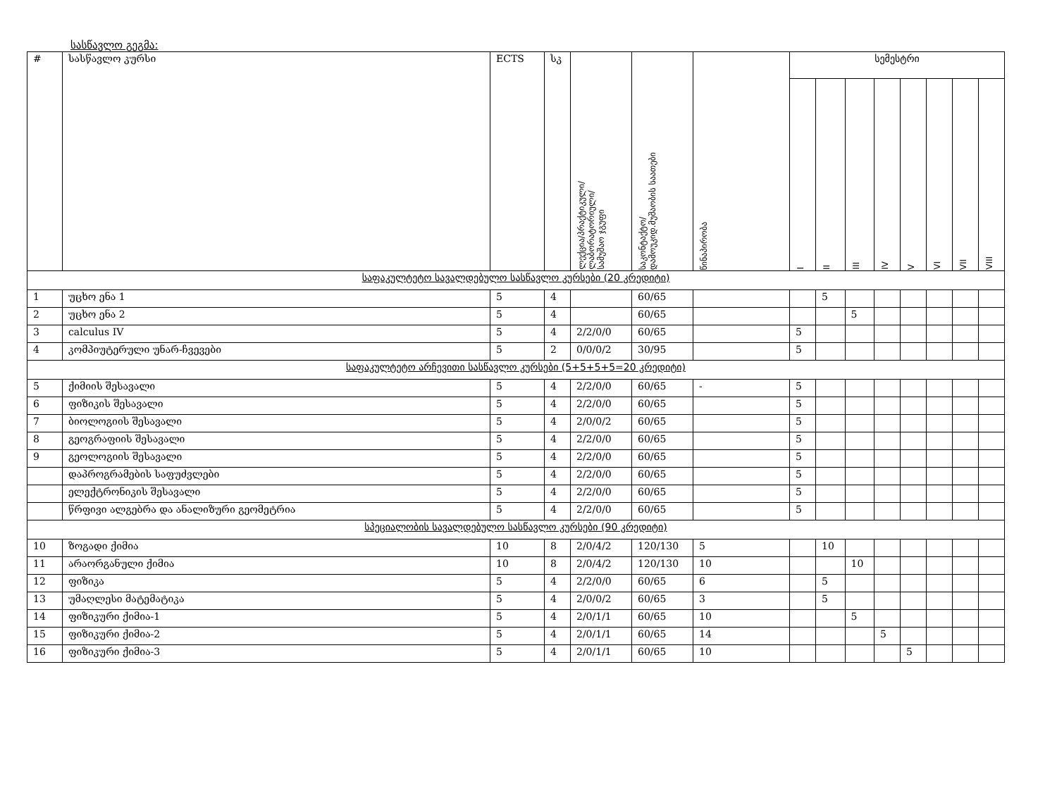სასწავლო გეგმა:
| # | სასწავლო კურსი | ECTS | სკ | ლექცია/პრაქტიკული/ ლაბორატორიული/ სამუშაო ჯგუფი | საკონტაქტო/ დამოუკიდ.მუშაობის საათები | წინაპირობა | სემესტრი | | | | | | | |
| --- | --- | --- | --- | --- | --- | --- | --- | --- | --- | --- | --- | --- | --- | --- |
| | | | | | | | I | II | III | IV | V | VI | VII | VIII |
| საფაკულტეტო სავალდებულო სასწავლო კურსები (20 კრედიტი) | | | | | | | | | | | | | | |
| 1 | უცხო ენა 1 | 5 | 4 | | 60/65 | | | 5 | | | | | | |
| 2 | უცხო ენა 2 | 5 | 4 | | 60/65 | | | | 5 | | | | | |
| 3 | calculus IV | 5 | 4 | 2/2/0/0 | 60/65 | | 5 | | | | | | | |
| 4 | კომპიუტერული უნარ-ჩვევები | 5 | 2 | 0/0/0/2 | 30/95 | | 5 | | | | | | | |
| საფაკულტეტო არჩევითი სასწავლო კურსები (5+5+5+5=20 კრედიტი) | | | | | | | | | | | | | | |
| 5 | ქიმიის შესავალი | 5 | 4 | 2/2/0/0 | 60/65 | - | 5 | | | | | | | |
| 6 | ფიზიკის შესავალი | 5 | 4 | 2/2/0/0 | 60/65 | | 5 | | | | | | | |
| 7 | ბიოლოგიის შესავალი | 5 | 4 | 2/0/0/2 | 60/65 | | 5 | | | | | | | |
| 8 | გეოგრაფიის შესავალი | 5 | 4 | 2/2/0/0 | 60/65 | | 5 | | | | | | | |
| 9 | გეოლოგიის შესავალი | 5 | 4 | 2/2/0/0 | 60/65 | | 5 | | | | | | | |
| | დაპროგრამების საფუძვლები | 5 | 4 | 2/2/0/0 | 60/65 | | 5 | | | | | | | |
| | ელექტრონიკის შესავალი | 5 | 4 | 2/2/0/0 | 60/65 | | 5 | | | | | | | |
| | წრფივი ალგებრა და ანალიზური გეომეტრია | 5 | 4 | 2/2/0/0 | 60/65 | | 5 | | | | | | | |
| სპეციალობის სავალდებულო სასწავლო კურსები (90 კრედიტი) | | | | | | | | | | | | | | |
| 10 | ზოგადი ქიმია | 10 | 8 | 2/0/4/2 | 120/130 | 5 | | 10 | | | | | | |
| 11 | არაორგანული ქიმია | 10 | 8 | 2/0/4/2 | 120/130 | 10 | | | 10 | | | | | |
| 12 | ფიზიკა | 5 | 4 | 2/2/0/0 | 60/65 | 6 | | 5 | | | | | | |
| 13 | უმაღლესი მატემატიკა | 5 | 4 | 2/0/0/2 | 60/65 | 3 | | 5 | | | | | | |
| 14 | ფიზიკური ქიმია-1 | 5 | 4 | 2/0/1/1 | 60/65 | 10 | | | 5 | | | | | |
| 15 | ფიზიკური ქიმია-2 | 5 | 4 | 2/0/1/1 | 60/65 | 14 | | | | 5 | | | | |
| 16 | ფიზიკური ქიმია-3 | 5 | 4 | 2/0/1/1 | 60/65 | 10 | | | | | 5 | | | |